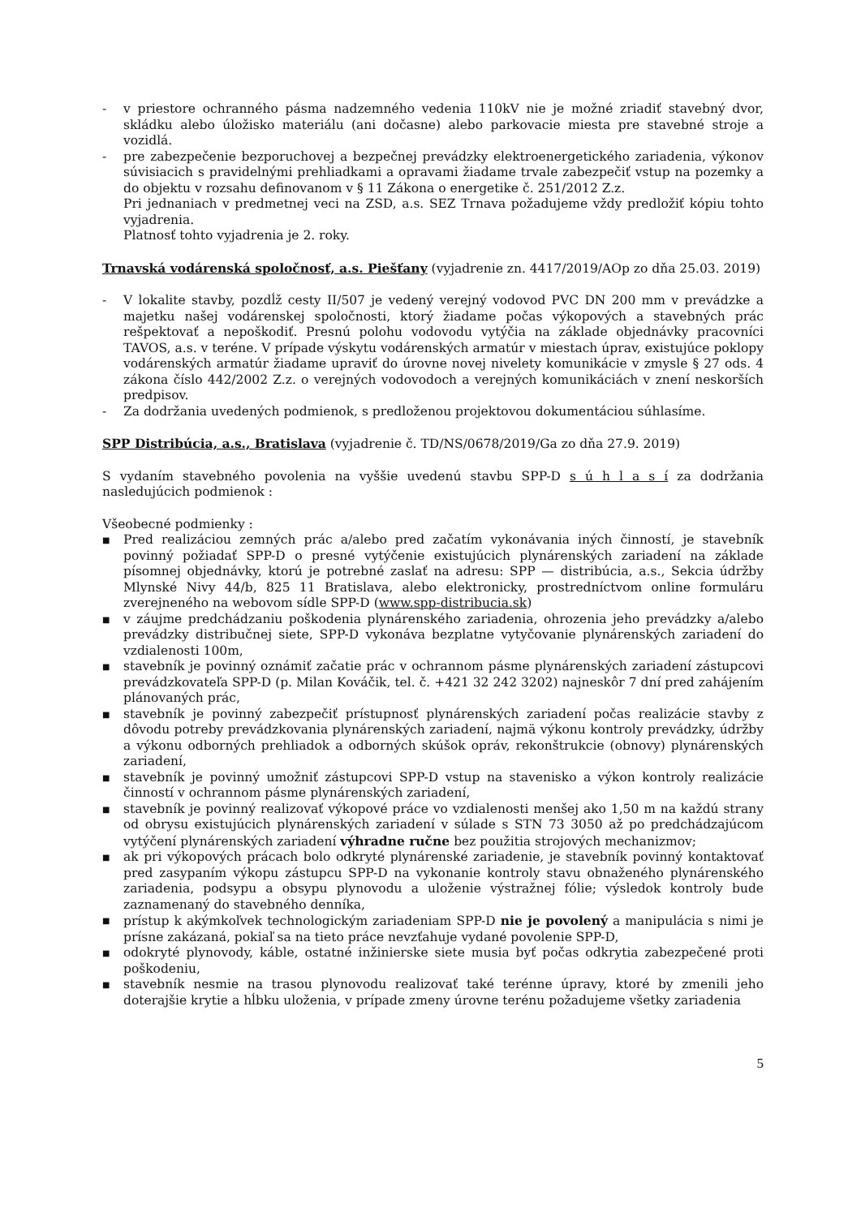- v priestore ochranného pásma nadzemného vedenia 110kV nie je možné zriadiť stavebný dvor, skládku alebo úložisko materiálu (ani dočasne) alebo parkovacie miesta pre stavebné stroje a vozidlá.
- pre zabezpečenie bezporuchovej a bezpečnej prevádzky elektroenergetického zariadenia, výkonov súvisiacich s pravidelnými prehliadkami a opravami žiadame trvale zabezpečiť vstup na pozemky a do objektu v rozsahu definovanom v § 11 Zákona o energetike č. 251/2012 Z.z.
Pri jednaniach v predmetnej veci na ZSD, a.s. SEZ Trnava požadujeme vždy predložiť kópiu tohto vyjadrenia.
Platnosť tohto vyjadrenia je 2. roky.
Trnavská vodárenská spoločnosť, a.s. Piešťany (vyjadrenie zn. 4417/2019/AOp zo dňa 25.03. 2019)
- V lokalite stavby, pozdĺž cesty II/507 je vedený verejný vodovod PVC DN 200 mm v prevádzke a majetku našej vodárenskej spoločnosti, ktorý žiadame počas výkopových a stavebných prác rešpektovať a nepoškodiť. Presnú polohu vodovodu vytýčia na základe objednávky pracovníci TAVOS, a.s. v teréne. V prípade výskytu vodárenských armatúr v miestach úprav, existujúce poklopy vodárenských armatúr žiadame upraviť do úrovne novej nivelety komunikácie v zmysle § 27 ods. 4 zákona číslo 442/2002 Z.z. o verejných vodovodoch a verejných komunikáciách v znení neskorších predpisov.
- Za dodržania uvedených podmienok, s predloženou projektovou dokumentáciou súhlasíme.
SPP Distribúcia, a.s., Bratislava (vyjadrenie č. TD/NS/0678/2019/Ga zo dňa 27.9. 2019)
S vydaním stavebného povolenia na vyššie uvedenú stavbu SPP-D s ú h l a s í za dodržania nasledujúcich podmienok :
Všeobecné podmienky :
■ Pred realizáciou zemných prác a/alebo pred začatím vykonávania iných činností, je stavebník povinný požiadať SPP-D o presné vytýčenie existujúcich plynárenských zariadení na základe písomnej objednávky, ktorú je potrebné zaslať na adresu: SPP — distribúcia, a.s., Sekcia údržby Mlynské Nivy 44/b, 825 11 Bratislava, alebo elektronicky, prostredníctvom online formuláru zverejneného na webovom sídle SPP-D (www.spp-distribucia.sk)
■ v záujme predchádzaniu poškodenia plynárenského zariadenia, ohrozenia jeho prevádzky a/alebo prevádzky distribučnej siete, SPP-D vykonáva bezplatne vytyčovanie plynárenských zariadení do vzdialenosti 100m,
■ stavebník je povinný oznámiť začatie prác v ochrannom pásme plynárenských zariadení zástupcovi prevádzkovateľa SPP-D (p. Milan Kováčik, tel. č. +421 32 242 3202) najneskôr 7 dní pred zahájením plánovaných prác,
■ stavebník je povinný zabezpečiť prístupnosť plynárenských zariadení počas realizácie stavby z dôvodu potreby prevádzkovania plynárenských zariadení, najmä výkonu kontroly prevádzky, údržby a výkonu odborných prehliadok a odborných skúšok opráv, rekonštrukcie (obnovy) plynárenských zariadení,
■ stavebník je povinný umožniť zástupcovi SPP-D vstup na stavenisko a výkon kontroly realizácie činností v ochrannom pásme plynárenských zariadení,
■ stavebník je povinný realizovať výkopové práce vo vzdialenosti menšej ako 1,50 m na každú strany od obrysu existujúcich plynárenských zariadení v súlade s STN 73 3050 až po predchádzajúcom vytýčení plynárenských zariadení výhradne ručne bez použitia strojových mechanizmov;
■ ak pri výkopových prácach bolo odkryté plynárenské zariadenie, je stavebník povinný kontaktovať pred zasypaním výkopu zástupcu SPP-D na vykonanie kontroly stavu obnaženého plynárenského zariadenia, podsypu a obsypu plynovodu a uloženie výstražnej fólie; výsledok kontroly bude zaznamenaný do stavebného denníka,
■ prístup k akýmkoľvek technologickým zariadeniam SPP-D nie je povolený a manipulácia s nimi je prísne zakázaná, pokiaľ sa na tieto práce nevzťahuje vydané povolenie SPP-D,
■ odokryté plynovody, káble, ostatné inžinierske siete musia byť počas odkrytia zabezpečené proti poškodeniu,
■ stavebník nesmie na trasou plynovodu realizovať také terénne úpravy, ktoré by zmenili jeho doterajšie krytie a hĺbku uloženia, v prípade zmeny úrovne terénu požadujeme všetky zariadenia
5